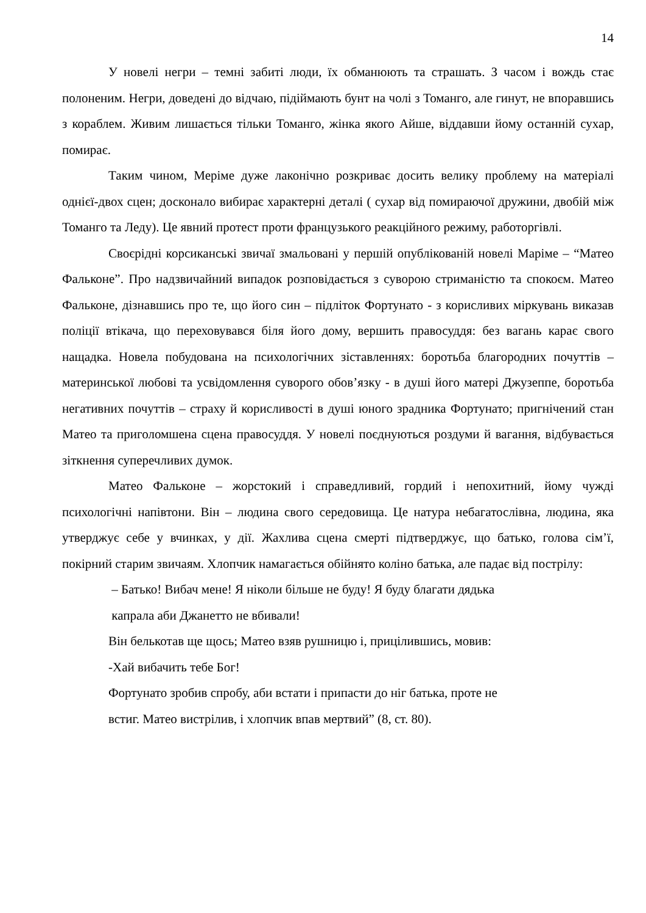14
У новелі негри – темні забиті люди, їх обманюють та страшать. З часом і вождь стає полоненим. Негри, доведені до відчаю, підіймають бунт на чолі з Томанго, але гинут, не впоравшись з кораблем. Живим лишається тільки Томанго, жінка якого Айше, віддавши йому останній сухар, помирає.
Таким чином, Меріме дуже лаконічно розкриває досить велику проблему на матеріалі однієї-двох сцен; досконало вибирає характерні деталі ( сухар від помираючої дружини, двобій між Томанго та Леду). Це явний протест проти французького реакційного режиму, работоргівлі.
Своєрідні корсиканські звичаї змальовані у першій опублікованій новелі Маріме – “Матео Фальконе”. Про надзвичайний випадок розповідається з суворою стриманістю та спокоєм. Матео Фальконе, дізнавшись про те, що його син – підліток Фортунато - з корисливих міркувань виказав поліції втікача, що переховувався біля його дому, вершить правосуддя: без вагань карає свого нащадка. Новела побудована на психологічних зіставленнях: боротьба благородних почуттів – материнської любові та усвідомлення суворого обов’язку - в душі його матері Джузеппе, боротьба негативних почуттів – страху й корисливості в душі юного зрадника Фортунато; пригнічений стан Матео та приголомшена сцена правосуддя. У новелі поєднуються роздуми й вагання, відбувається зіткнення суперечливих думок.
Матео Фальконе – жорстокий і справедливий, гордий і непохитний, йому чужді психологічні напівтони. Він – людина свого середовища. Це натура небагатослівна, людина, яка утверджує себе у вчинках, у дії. Жахлива сцена смерті підтверджує, що батько, голова сім’ї, покірний старим звичаям. Хлопчик намагається обійнято коліно батька, але падає від пострілу:
– Батько! Вибач мене! Я ніколи більше не буду! Я буду благати дядька
капрала аби Джанетто не вбивали!
Він белькотав ще щось; Матео взяв рушницю і, прицілившись, мовив:
-Хай вибачить тебе Бог!
Фортунато зробив спробу, аби встати і припасти до ніг батька, проте не
встиг. Матео вистрілив, і хлопчик впав мертвий” (8, ст. 80).